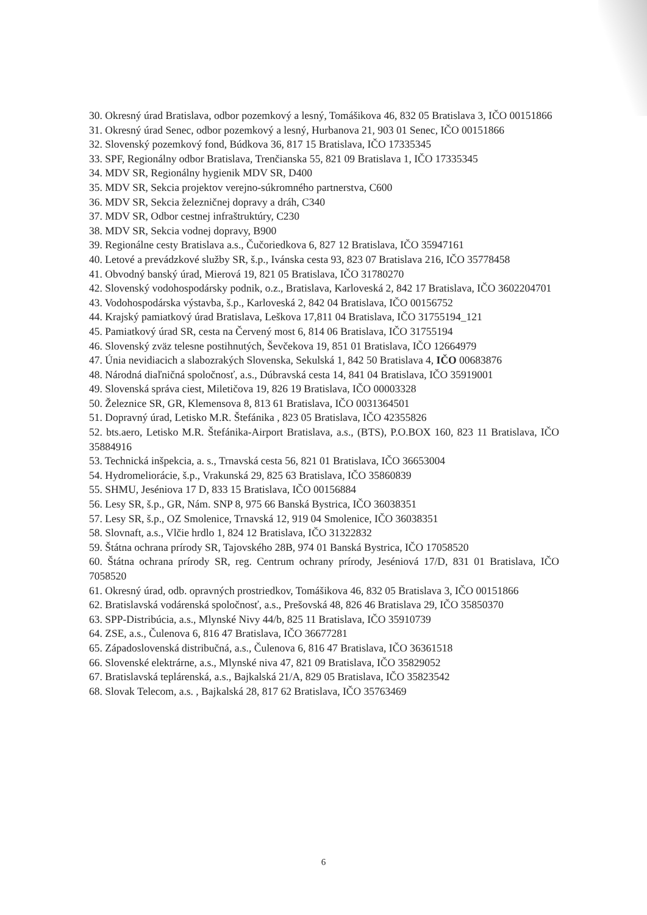30. Okresný úrad Bratislava, odbor pozemkový a lesný, Tomášikova 46, 832 05 Bratislava 3, IČO 00151866
31. Okresný úrad Senec, odbor pozemkový a lesný, Hurbanova 21, 903 01 Senec, IČO 00151866
32. Slovenský pozemkový fond, Búdkova 36, 817 15 Bratislava, IČO 17335345
33. SPF, Regionálny odbor Bratislava, Trenčianska 55, 821 09 Bratislava 1, IČO 17335345
34. MDV SR, Regionálny hygienik MDV SR, D400
35. MDV SR, Sekcia projektov verejno-súkromného partnerstva, C600
36. MDV SR, Sekcia železničnej dopravy a dráh, C340
37. MDV SR, Odbor cestnej infraštruktúry, C230
38. MDV SR, Sekcia vodnej dopravy, B900
39. Regionálne cesty Bratislava a.s., Čučoriedkova 6, 827 12 Bratislava, IČO 35947161
40. Letové a prevádzkové služby SR, š.p., Ivánska cesta 93, 823 07 Bratislava 216, IČO 35778458
41. Obvodný banský úrad, Mierová 19, 821 05 Bratislava, IČO 31780270
42. Slovenský vodohospodársky podnik, o.z., Bratislava, Karloveská 2, 842 17 Bratislava, IČO 3602204701
43. Vodohospodárska výstavba, š.p., Karloveská 2, 842 04 Bratislava, IČO 00156752
44. Krajský pamiatkový úrad Bratislava, Leškova 17,811 04 Bratislava, IČO 31755194_121
45. Pamiatkový úrad SR, cesta na Červený most 6, 814 06 Bratislava, IČO 31755194
46. Slovenský zväz telesne postihnutých, Ševčekova 19, 851 01 Bratislava, IČO 12664979
47. Únia nevidiacich a slabozrakých Slovenska, Sekulská 1, 842 50 Bratislava 4, IČO 00683876
48. Národná diaľničná spoločnosť, a.s., Dúbravská cesta 14, 841 04 Bratislava, IČO 35919001
49. Slovenská správa ciest, Miletičova 19, 826 19 Bratislava, IČO 00003328
50. Železnice SR, GR, Klemensova 8, 813 61 Bratislava, IČO 0031364501
51. Dopravný úrad, Letisko M.R. Štefánika , 823 05 Bratislava, IČO 42355826
52. bts.aero, Letisko M.R. Štefánika-Airport Bratislava, a.s., (BTS), P.O.BOX 160, 823 11 Bratislava, IČO 35884916
53. Technická inšpekcia, a. s., Trnavská cesta 56, 821 01 Bratislava, IČO 36653004
54. Hydromeliorácie, š.p., Vrakunská 29, 825 63 Bratislava, IČO 35860839
55. SHMU, Jeséniova 17 D, 833 15 Bratislava, IČO 00156884
56. Lesy SR, š.p., GR, Nám. SNP 8, 975 66 Banská Bystrica, IČO 36038351
57. Lesy SR, š.p., OZ Smolenice, Trnavská 12, 919 04 Smolenice, IČO 36038351
58. Slovnaft, a.s., Vlčie hrdlo 1, 824 12 Bratislava, IČO 31322832
59. Štátna ochrana prírody SR, Tajovského 28B, 974 01 Banská Bystrica, IČO 17058520
60. Štátna ochrana prírody SR, reg. Centrum ochrany prírody, Jeséniová 17/D, 831 01 Bratislava, IČO 7058520
61. Okresný úrad, odb. opravných prostriedkov, Tomášikova 46, 832 05 Bratislava 3, IČO 00151866
62. Bratislavská vodárenská spoločnosť, a.s., Prešovská 48, 826 46 Bratislava 29, IČO 35850370
63. SPP-Distribúcia, a.s., Mlynské Nivy 44/b, 825 11 Bratislava, IČO 35910739
64. ZSE, a.s., Čulenova 6, 816 47 Bratislava, IČO 36677281
65. Západoslovenská distribučná, a.s., Čulenova 6, 816 47 Bratislava, IČO 36361518
66. Slovenské elektrárne, a.s., Mlynské niva 47, 821 09 Bratislava, IČO 35829052
67. Bratislavská teplárenská, a.s., Bajkalská 21/A, 829 05 Bratislava, IČO 35823542
68. Slovak Telecom, a.s. , Bajkalská 28, 817 62 Bratislava, IČO 35763469
6